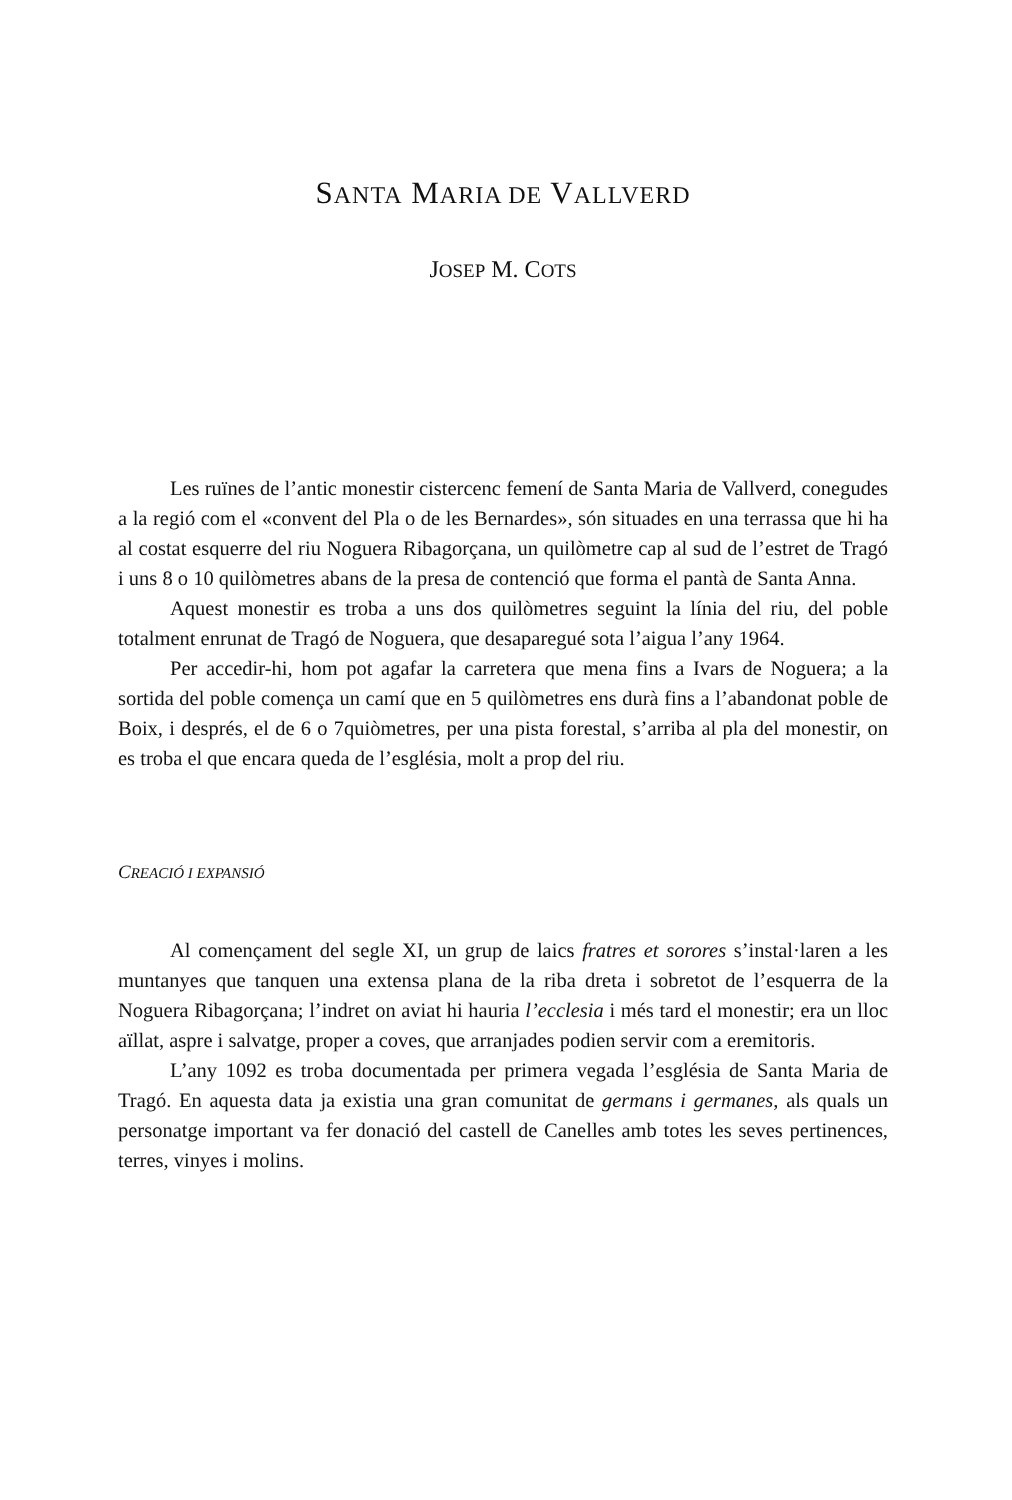SANTA MARIA DE VALLVERD
JOSEP M. COTS
Les ruïnes de l’antic monestir cistercenc femení de Santa Maria de Vallverd, conegudes a la regió com el «convent del Pla o de les Bernardes», són situades en una terrassa que hi ha al costat esquerre del riu Noguera Ribagorçana, un quilòmetre cap al sud de l’estret de Tragó i uns 8 o 10 quilòmetres abans de la presa de contenció que forma el pantà de Santa Anna.
Aquest monestir es troba a uns dos quilòmetres seguint la línia del riu, del poble totalment enrunat de Tragó de Noguera, que desaparegué sota l’aigua l’any 1964.
Per accedir-hi, hom pot agafar la carretera que mena fins a Ivars de Noguera; a la sortida del poble comença un camí que en 5 quilòmetres ens durà fins a l’abandonat poble de Boix, i després, el de 6 o 7quiòmetres, per una pista forestal, s’arriba al pla del monestir, on es troba el que encara queda de l’església, molt a prop del riu.
CREACIÓ I EXPANSIÓ
Al començament del segle XI, un grup de laics fratres et sorores s’instal·laren a les muntanyes que tanquen una extensa plana de la riba dreta i sobretot de l’esquerra de la Noguera Ribagorçana; l’indret on aviat hi hauria l’ecclesia i més tard el monestir; era un lloc aïllat, aspre i salvatge, proper a coves, que arranjades podien servir com a eremitoris.
L’any 1092 es troba documentada per primera vegada l’església de Santa Maria de Tragó. En aquesta data ja existia una gran comunitat de germans i germanes, als quals un personatge important va fer donació del castell de Canelles amb totes les seves pertinences, terres, vinyes i molins.